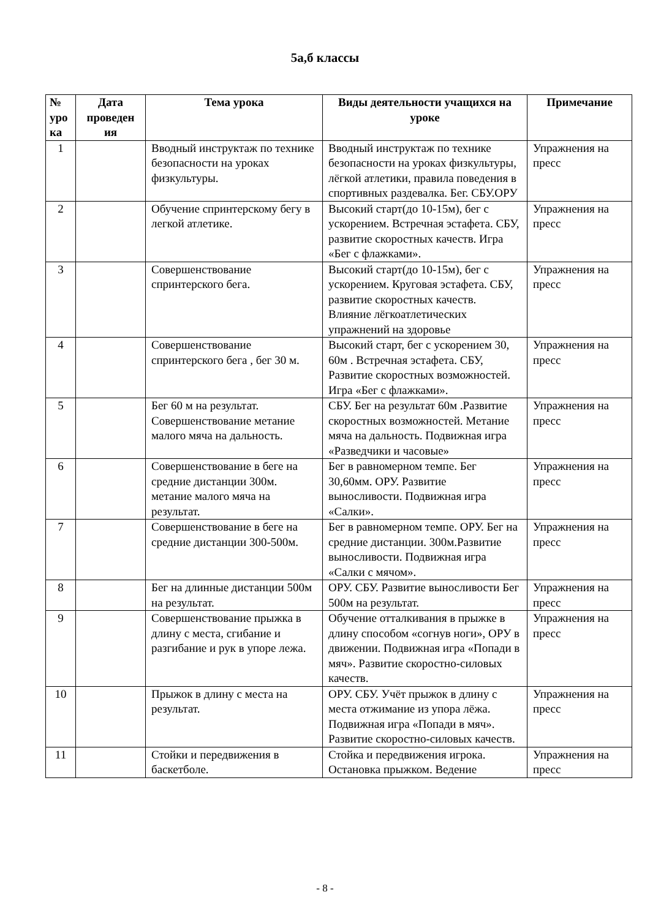5а,б классы
| № уро ка | Дата проведен ия | Тема урока | Виды деятельности учащихся на уроке | Примечание |
| --- | --- | --- | --- | --- |
| 1 | | Вводный инструктаж по технике безопасности на уроках физкультуры. | Вводный инструктаж по технике безопасности на уроках физкультуры, лёгкой атлетики, правила поведения в спортивных раздевалка. Бег. СБУ.ОРУ | Упражнения на пресс |
| 2 | | Обучение спринтерскому бегу в легкой атлетике. | Высокий старт(до 10-15м), бег с ускорением. Встречная эстафета. СБУ, развитие скоростных качеств. Игра «Бег с флажками». | Упражнения на пресс |
| 3 | | Совершенствование спринтерского бега. | Высокий старт(до 10-15м), бег с ускорением. Круговая эстафета. СБУ, развитие скоростных качеств. Влияние лёгкоатлетических упражнений на здоровье | Упражнения на пресс |
| 4 | | Совершенствование спринтерского бега , бег 30 м. | Высокий старт, бег с ускорением 30, 60м . Встречная эстафета. СБУ, Развитие скоростных возможностей. Игра «Бег с флажками». | Упражнения на пресс |
| 5 | | Бег 60 м на результат. Совершенствование метание малого мяча на дальность. | СБУ. Бег на результат 60м .Развитие скоростных возможностей. Метание мяча на дальность. Подвижная игра «Разведчики и часовые» | Упражнения на пресс |
| 6 | | Совершенствование в беге на средние дистанции 300м. метание малого мяча на результат. | Бег в равномерном темпе. Бег 30,60мм. ОРУ. Развитие выносливости. Подвижная игра «Салки». | Упражнения на пресс |
| 7 | | Совершенствование в беге на средние дистанции 300-500м. | Бег в равномерном темпе. ОРУ. Бег на средние дистанции. 300м.Развитие выносливости. Подвижная игра «Салки с мячом». | Упражнения на пресс |
| 8 | | Бег на длинные дистанции 500м на результат. | ОРУ. СБУ. Развитие выносливости Бег 500м на результат. | Упражнения на пресс |
| 9 | | Совершенствование прыжка в длину с места, сгибание и разгибание и рук в упоре лежа. | Обучение отталкивания в прыжке в длину способом «согнув ноги», ОРУ в движении. Подвижная игра «Попади в мяч». Развитие скоростно-силовых качеств. | Упражнения на пресс |
| 10 | | Прыжок в длину с места на результат. | ОРУ. СБУ. Учёт прыжок в длину с места отжимание из упора лёжа. Подвижная игра «Попади в мяч». Развитие скоростно-силовых качеств. | Упражнения на пресс |
| 11 | | Стойки и передвижения в баскетболе. | Стойка и передвижения игрока. Остановка прыжком. Ведение | Упражнения на пресс |
- 8 -